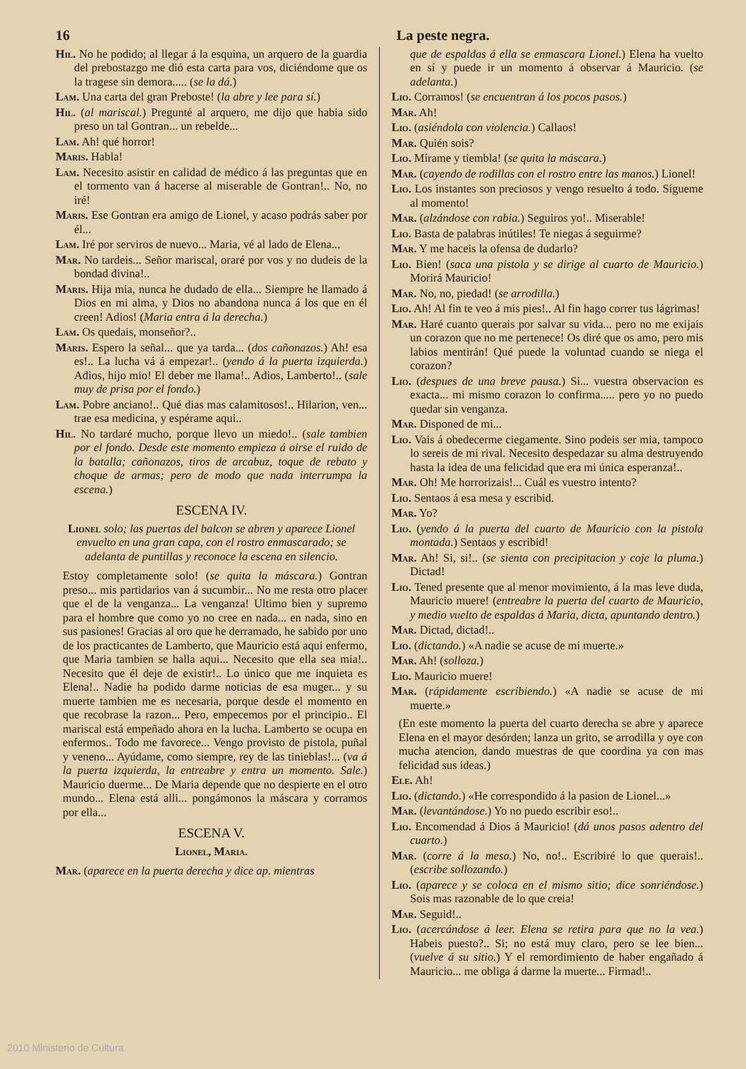16 La peste negra.
Hil. No he podido; al llegar á la esquina, un arquero de la guardia del prebostazgo me dió esta carta para vos, diciéndome que os la tragese sin demora..... (se la dá.)
Lam. Una carta del gran Preboste! (la abre y lee para sí.)
Hil. (al mariscal.) Pregunté al arquero, me dijo que habia sido preso un tal Gontran... un rebelde...
Lam. Ah! qué horror!
Maris. Habla!
Lam. Necesito asistir en calidad de médico á las preguntas que en el tormento van á hacerse al miserable de Gontran!.. No, no iré!
Maris. Ese Gontran era amigo de Lionel, y acaso podrás saber por él...
Lam. Iré por serviros de nuevo... Maria, vé al lado de Elena...
Mar. No tardeis... Señor mariscal, oraré por vos y no dudeis de la bondad divina!..
Maris. Hija mia, nunca he dudado de ella... Siempre he llamado á Dios en mi alma, y Dios no abandona nunca á los que en él creen! Adios! (Maria entra á la derecha.)
Lam. Os quedais, monseñor?..
Maris. Espero la señal... que ya tarda... (dos cañonazos.) Ah! esa es!.. La lucha vá á empezar!.. (yendo á la puerta izquierda.) Adios, hijo mio! El deber me llama!.. Adios, Lamberto!.. (sale muy de prisa por el fondo.)
Lam. Pobre anciano!.. Qué dias mas calamitosos!.. Hilarion, ven... trae esa medicina, y espérame aqui..
Hil. No tardaré mucho, porque llevo un miedo!.. (sale tambien por el fondo. Desde este momento empieza á oirse el ruido de la batalla; cañonazos, tiros de arcabuz, toque de rebato y choque de armas; pero de modo que nada interrumpa la escena.)
ESCENA IV.
Lionel solo; las puertas del balcon se abren y aparece Lionel envuelto en una gran capa, con el rostro enmascarado; se adelanta de puntillas y reconoce la escena en silencio.
Estoy completamente solo! (se quita la máscara.) Gontran preso... mis partidarios van á sucumbir... No me resta otro placer que el de la venganza... La venganza! Ultimo bien y supremo para el hombre que como yo no cree en nada... en nada, sino en sus pasiones! Gracias al oro que he derramado, he sabido por uno de los practicantes de Lamberto, que Mauricio está aqui enfermo, que Maria tambien se halla aqui... Necesito que ella sea mia!.. Necesito que él deje de existir!.. Lo único que me inquieta es Elena!.. Nadie ha podido darme noticias de esa muger... y su muerte tambien me es necesaria, porque desde el momento en que recobrase la razon... Pero, empecemos por el principio.. El mariscal está empeñado ahora en la lucha. Lamberto se ocupa en enfermos.. Todo me favorece... Vengo provisto de pistola, puñal y veneno... Ayúdame, como siempre, rey de las tinieblas!... (va á la puerta izquierda, la entreabre y entra un momento. Sale.) Mauricio duerme... De Maria depende que no despierte en el otro mundo... Elena está alli... pongámonos la máscara y corramos por ella...
ESCENA V.
Lionel, Maria.
Mar. (aparece en la puerta derecha y dice ap. mientras
que de espaldas á ella se enmascara Lionel.) Elena ha vuelto en sí y puede ir un momento á observar á Mauricio. (se adelanta.)
Lio. Corramos! (se encuentran á los pocos pasos.)
Mar. Ah!
Lio. (asiéndola con violencia.) Callaos!
Mar. Quién sois?
Lio. Mírame y tiembla! (se quita la máscara.)
Mar. (cayendo de rodillas con el rostro entre las manos.) Lionel!
Lio. Los instantes son preciosos y vengo resuelto á todo. Sígueme al momento!
Mar. (alzándose con rabia.) Seguiros yo!.. Miserable!
Lio. Basta de palabras inútiles! Te niegas á seguirme?
Mar. Y me haceis la ofensa de dudarlo?
Lio. Bien! (saca una pistola y se dirige al cuarto de Mauricio.) Morirá Mauricio!
Mar. No, no, piedad! (se arrodilla.)
Lio. Ah! Al fin te veo á mis pies!.. Al fin hago correr tus lágrimas!
Mar. Haré cuanto querais por salvar su vida... pero no me exijais un corazon que no me pertenece! Os diré que os amo, pero mis labios mentirán! Qué puede la voluntad cuando se niega el corazon?
Lio. (despues de una breve pausa.) Si... vuestra observacion es exacta... mi mismo corazon lo confirma..... pero yo no puedo quedar sin venganza.
Mar. Disponed de mi...
Lio. Vais á obedecerme ciegamente. Sino podeis ser mia, tampoco lo sereis de mi rival. Necesito despedazar su alma destruyendo hasta la idea de una felicidad que era mi única esperanza!..
Mar. Oh! Me horrorizais!... Cuál es vuestro intento?
Lio. Sentaos á esa mesa y escribid.
Mar. Yo?
Lio. (yendo á la puerta del cuarto de Mauricio con la pistola montada.) Sentaos y escribid!
Mar. Ah! Si, si!.. (se sienta con precipitacion y coje la pluma.) Dictad!
Lio. Tened presente que al menor movimiento, á la mas leve duda, Mauricio muere! (entreabre la puerta del cuarto de Mauricio, y medio vuelto de espaldas á Maria, dicta, apuntando dentro.)
Mar. Dictad, dictad!..
Lio. (dictando.) «A nadie se acuse de mi muerte.»
Mar. Ah! (solloza.)
Lio. Mauricio muere!
Mar. (rápidamente escribiendo.) «A nadie se acuse de mi muerte.»
(En este momento la puerta del cuarto derecha se abre y aparece Elena en el mayor desórden; lanza un grito, se arrodilla y oye con mucha atencion, dando muestras de que coordina ya con mas felicidad sus ideas.)
Ele. Ah!
Lio. (dictando.) «He correspondido á la pasion de Lionel...»
Mar. (levantándose.) Yo no puedo escribir eso!..
Lio. Encomendad á Dios á Mauricio! (dá unos pasos adentro del cuarto.)
Mar. (corre á la mesa.) No, no!.. Escribiré lo que querais!.. (escribe sollozando.)
Lio. (aparece y se coloca en el mismo sitio; dice sonriéndose.) Sois mas razonable de lo que creia!
Mar. Seguid!..
Lio. (acercándose á leer. Elena se retira para que no la vea.) Habeis puesto?.. Si; no está muy claro, pero se lee bien... (vuelve á su sitio.) Y el remordimiento de haber engañado á Mauricio... me obliga á darme la muerte... Firmad!..
2010 Ministerio de Cultura